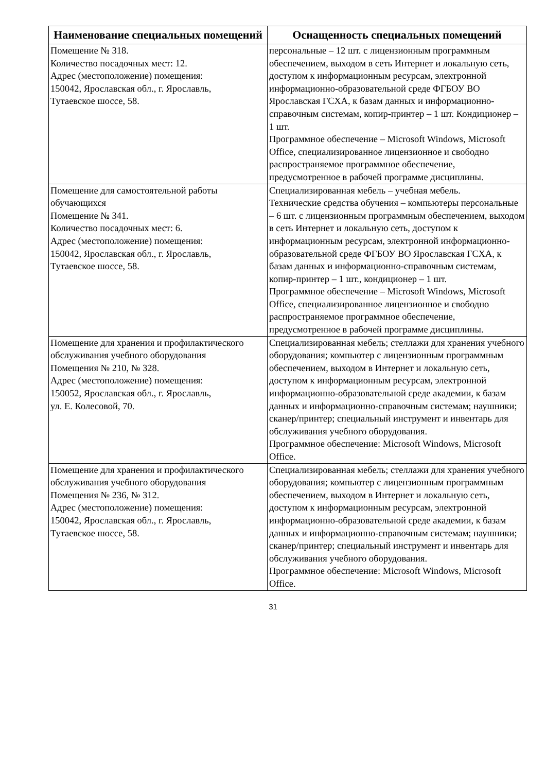| Наименование специальных помещений | Оснащенность специальных помещений |
| --- | --- |
| Помещение № 318. Количество посадочных мест: 12. Адрес (местоположение) помещения: 150042, Ярославская обл., г. Ярославль, Тутаевское шоссе, 58. | персональные – 12 шт. с лицензионным программным обеспечением, выходом в сеть Интернет и локальную сеть, доступом к информационным ресурсам, электронной информационно-образовательной среде ФГБОУ ВО Ярославская ГСХА, к базам данных и информационно-справочным системам, копир-принтер – 1 шт. Кондиционер – 1 шт. Программное обеспечение – Microsoft Windows, Microsoft Office, специализированное лицензионное и свободно распространяемое программное обеспечение, предусмотренное в рабочей программе дисциплины. |
| Помещение для самостоятельной работы обучающихся Помещение № 341. Количество посадочных мест: 6. Адрес (местоположение) помещения: 150042, Ярославская обл., г. Ярославль, Тутаевское шоссе, 58. | Специализированная мебель – учебная мебель. Технические средства обучения – компьютеры персональные – 6 шт. с лицензионным программным обеспечением, выходом в сеть Интернет и локальную сеть, доступом к информационным ресурсам, электронной информационно-образовательной среде ФГБОУ ВО Ярославская ГСХА, к базам данных и информационно-справочным системам, копир-принтер – 1 шт., кондиционер – 1 шт. Программное обеспечение – Microsoft Windows, Microsoft Office, специализированное лицензионное и свободно распространяемое программное обеспечение, предусмотренное в рабочей программе дисциплины. |
| Помещение для хранения и профилактического обслуживания учебного оборудования Помещения № 210, № 328. Адрес (местоположение) помещения: 150052, Ярославская обл., г. Ярославль, ул. Е. Колесовой, 70. | Специализированная мебель; стеллажи для хранения учебного оборудования; компьютер с лицензионным программным обеспечением, выходом в Интернет и локальную сеть, доступом к информационным ресурсам, электронной информационно-образовательной среде академии, к базам данных и информационно-справочным системам; наушники; сканер/принтер; специальный инструмент и инвентарь для обслуживания учебного оборудования. Программное обеспечение: Microsoft Windows, Microsoft Office. |
| Помещение для хранения и профилактического обслуживания учебного оборудования Помещения № 236, № 312. Адрес (местоположение) помещения: 150042, Ярославская обл., г. Ярославль, Тутаевское шоссе, 58. | Специализированная мебель; стеллажи для хранения учебного оборудования; компьютер с лицензионным программным обеспечением, выходом в Интернет и локальную сеть, доступом к информационным ресурсам, электронной информационно-образовательной среде академии, к базам данных и информационно-справочным системам; наушники; сканер/принтер; специальный инструмент и инвентарь для обслуживания учебного оборудования. Программное обеспечение: Microsoft Windows, Microsoft Office. |
31